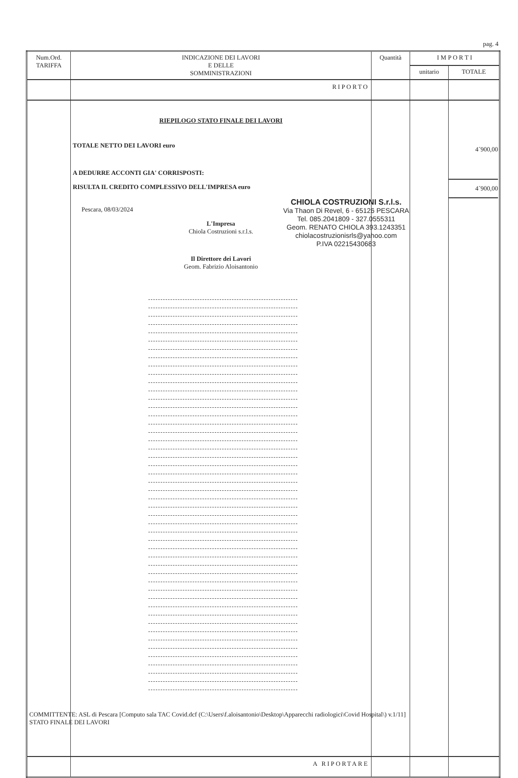pag. 4
| Num.Ord. TARIFFA | INDICAZIONE DEI LAVORI E DELLE SOMMINISTRAZIONI | Quantità | I M P O R T I | |
| --- | --- | --- | --- | --- |
| | | | unitario | TOTALE |
| | RIPORTO | | | |
| | RIEPILOGO STATO FINALE DEI LAVORI TOTALE NETTO DEI LAVORI euro A DEDURRE ACCONTI GIA' CORRISPOSTI: RISULTA IL CREDITO COMPLESSIVO DELL'IMPRESA euro Pescara, 08/03/2024 L'Impresa Chiola Costruzioni s.r.l.s. Il Direttore dei Lavori Geom. Fabrizio Aloisantonio | | | 4´900,00 4´900,00 |
| | A RIPORTARE | | | |
CHIOLA COSTRUZIONI S.r.l.s.
Via Thaon Di Revel, 6 - 65126 PESCARA
Tel. 085.2041809 - 327.0555311
Geom. RENATO CHIOLA 393.1243351
chiolacostruzionisrls@yahoo.com
P.IVA 02215430683
COMMITTENTE: ASL di Pescara [Computo sala TAC Covid.dcf (C:\Users\f.aloisantonio\Desktop\Apparecchi radiologici\Covid Hospital\) v.1/11]
STATO FINALE DEI LAVORI